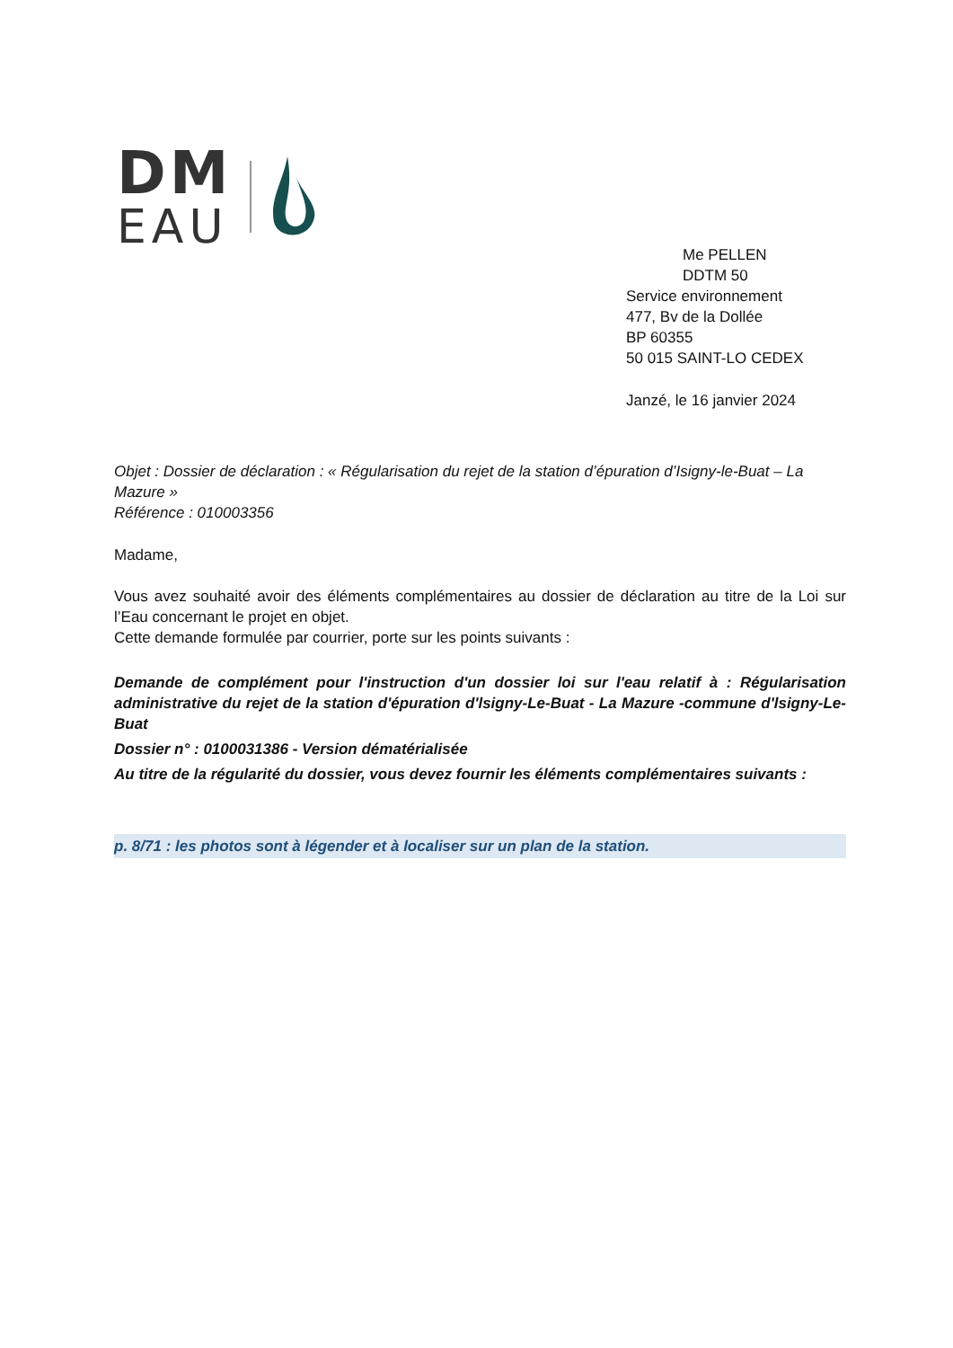DM
EAU
Me PELLEN
DDTM 50
Service environnement
477, Bv de la Dollée
BP 60355
50 015 SAINT-LO CEDEX
Janzé, le 16 janvier 2024
Objet : Dossier de déclaration : « Régularisation du rejet de la station d’épuration d’Isigny-le-Buat – La Mazure »
Référence : 010003356
Madame,
Vous avez souhaité avoir des éléments complémentaires au dossier de déclaration au titre de la Loi sur l’Eau concernant le projet en objet.
Cette demande formulée par courrier, porte sur les points suivants :
Demande de complément pour l'instruction d'un dossier loi sur l'eau relatif à : Régularisation administrative du rejet de la station d'épuration d'lsigny-Le-Buat - La Mazure -commune d'lsigny-Le-Buat
Dossier n° : 0100031386 - Version dématérialisée
Au titre de la régularité du dossier, vous devez fournir les éléments complémentaires suivants :
p. 8/71 : les photos sont à légender et à localiser sur un plan de la station.